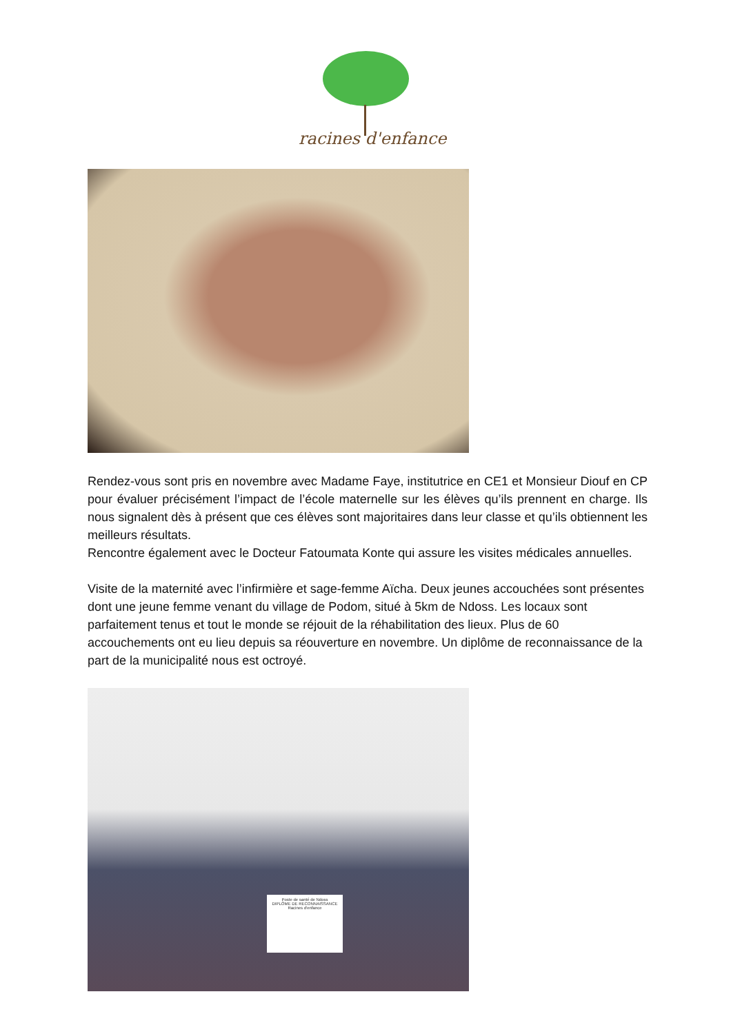racines d'enfance
Rendez-vous sont pris en novembre avec Madame Faye, institutrice en CE1 et Monsieur Diouf en CP pour évaluer précisément l’impact de l’école maternelle sur les élèves qu’ils prennent en charge. Ils nous signalent dès à présent que ces élèves sont majoritaires dans leur classe et qu’ils obtiennent les meilleurs résultats.
Rencontre également avec le Docteur Fatoumata Konte qui assure les visites médicales annuelles.
Visite de la maternité avec l’infirmière et sage-femme Aïcha. Deux jeunes accouchées sont présentes dont une jeune femme venant du village de Podom, situé à 5km de Ndoss. Les locaux sont parfaitement tenus et tout le monde se réjouit de la réhabilitation des lieux. Plus de 60 accouchements ont eu lieu depuis sa réouverture en novembre. Un diplôme de reconnaissance de la part de la municipalité nous est octroyé.
Poste de santé de Ndoss
DIPLÔME DE RECONNAISSANCE
Racines d'enfance